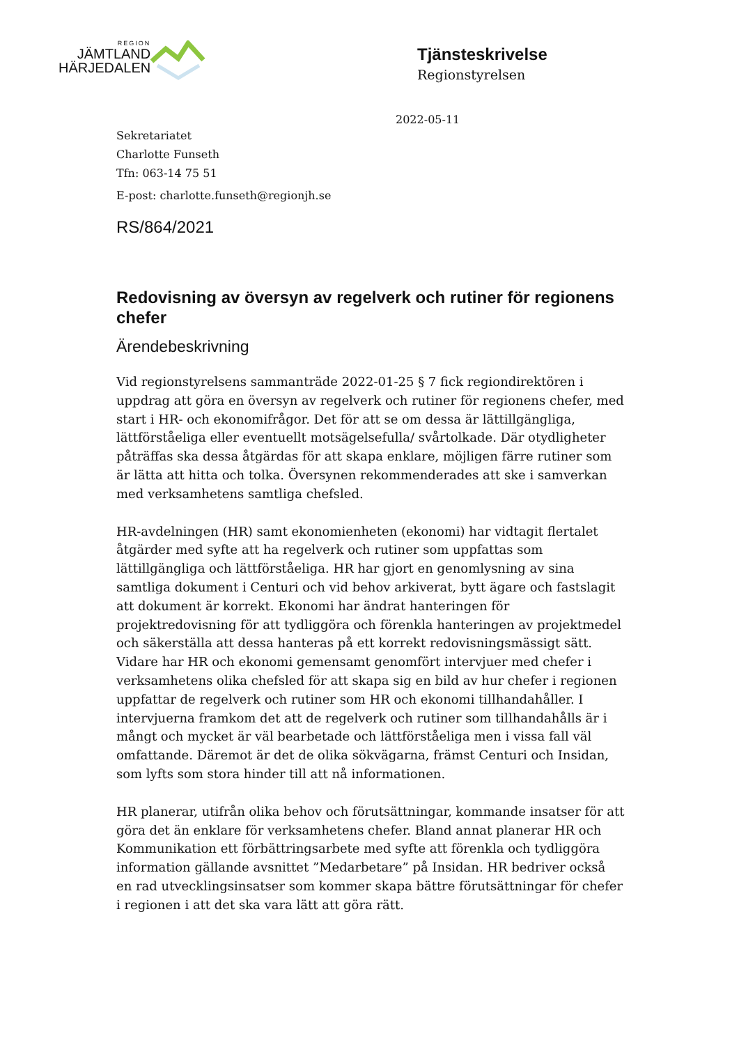REGION
JÄMTLAND
HÄRJEDALEN
Tjänsteskrivelse
Regionstyrelsen
2022-05-11
Sekretariatet
Charlotte Funseth
Tfn: 063-14 75 51
E-post: charlotte.funseth@regionjh.se
RS/864/2021
Redovisning av översyn av regelverk och rutiner för regionens chefer
Ärendebeskrivning
Vid regionstyrelsens sammanträde 2022-01-25 § 7 fick regiondirektören i uppdrag att göra en översyn av regelverk och rutiner för regionens chefer, med start i HR- och ekonomifrågor. Det för att se om dessa är lättillgängliga, lättförståeliga eller eventuellt motsägelsefulla/ svårtolkade. Där otydligheter påträffas ska dessa åtgärdas för att skapa enklare, möjligen färre rutiner som är lätta att hitta och tolka. Översynen rekommenderades att ske i samverkan med verksamhetens samtliga chefsled.
HR-avdelningen (HR) samt ekonomienheten (ekonomi) har vidtagit flertalet åtgärder med syfte att ha regelverk och rutiner som uppfattas som lättillgängliga och lättförståeliga. HR har gjort en genomlysning av sina samtliga dokument i Centuri och vid behov arkiverat, bytt ägare och fastslagit att dokument är korrekt. Ekonomi har ändrat hanteringen för projektredovisning för att tydliggöra och förenkla hanteringen av projektmedel och säkerställa att dessa hanteras på ett korrekt redovisningsmässigt sätt. Vidare har HR och ekonomi gemensamt genomfört intervjuer med chefer i verksamhetens olika chefsled för att skapa sig en bild av hur chefer i regionen uppfattar de regelverk och rutiner som HR och ekonomi tillhandahåller. I intervjuerna framkom det att de regelverk och rutiner som tillhandahålls är i mångt och mycket är väl bearbetade och lättförståeliga men i vissa fall väl omfattande. Däremot är det de olika sökvägarna, främst Centuri och Insidan, som lyfts som stora hinder till att nå informationen.
HR planerar, utifrån olika behov och förutsättningar, kommande insatser för att göra det än enklare för verksamhetens chefer. Bland annat planerar HR och Kommunikation ett förbättringsarbete med syfte att förenkla och tydliggöra information gällande avsnittet ”Medarbetare” på Insidan. HR bedriver också en rad utvecklingsinsatser som kommer skapa bättre förutsättningar för chefer i regionen i att det ska vara lätt att göra rätt.